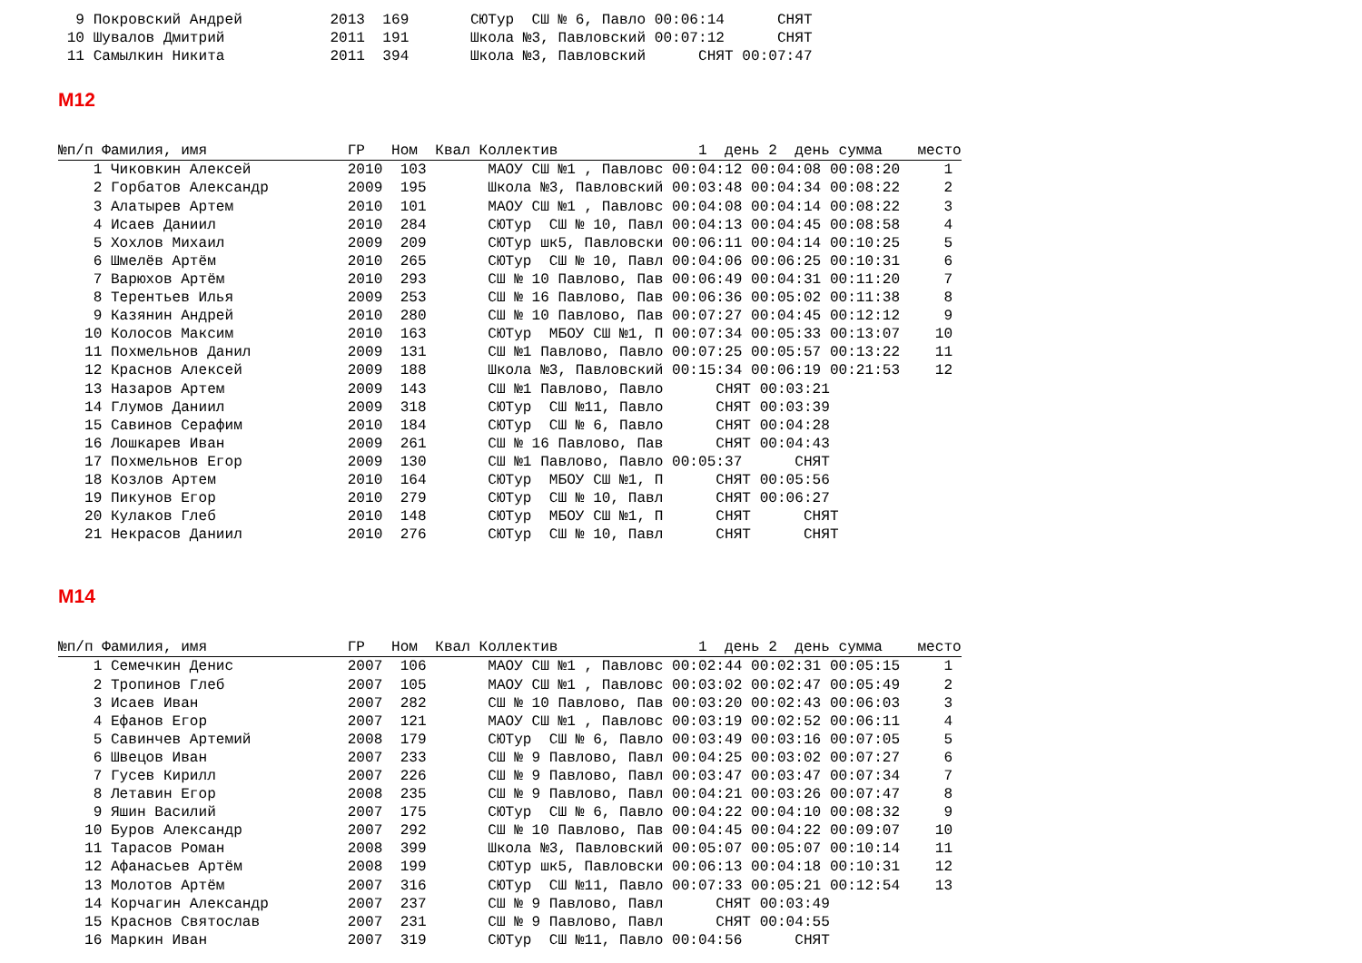9 Покровский Андрей          2013  169       СЮТур  СШ № 6, Павло 00:06:14      СНЯТ
 10 Шувалов Дмитрий            2011  191       Школа №3, Павловский 00:07:12      СНЯТ
 11 Самылкин Никита            2011  394       Школа №3, Павловский      СНЯТ 00:07:47
М12
№п/п Фамилия, имя                ГР   Ном  Квал Коллектив                1  день 2  день сумма    место
    1 Чиковкин Алексей           2010  103       МАОУ СШ №1 , Павловс 00:04:12 00:04:08 00:08:20     1
    2 Горбатов Александр         2009  195       Школа №3, Павловский 00:03:48 00:04:34 00:08:22     2
    3 Алатырев Артем             2010  101       МАОУ СШ №1 , Павловс 00:04:08 00:04:14 00:08:22     3
    4 Исаев Даниил               2010  284       СЮТур  СШ № 10, Павл 00:04:13 00:04:45 00:08:58     4
    5 Хохлов Михаил              2009  209       СЮТур шк5, Павловски 00:06:11 00:04:14 00:10:25     5
    6 Шмелёв Артём               2010  265       СЮТур  СШ № 10, Павл 00:04:06 00:06:25 00:10:31     6
    7 Варюхов Артём              2010  293       СШ № 10 Павлово, Пав 00:06:49 00:04:31 00:11:20     7
    8 Терентьев Илья             2009  253       СШ № 16 Павлово, Пав 00:06:36 00:05:02 00:11:38     8
    9 Казянин Андрей             2010  280       СШ № 10 Павлово, Пав 00:07:27 00:04:45 00:12:12     9
   10 Колосов Максим             2010  163       СЮТур  МБОУ СШ №1, П 00:07:34 00:05:33 00:13:07    10
   11 Похмельнов Данил           2009  131       СШ №1 Павлово, Павло 00:07:25 00:05:57 00:13:22    11
   12 Краснов Алексей            2009  188       Школа №3, Павловский 00:15:34 00:06:19 00:21:53    12
   13 Назаров Артем              2009  143       СШ №1 Павлово, Павло      СНЯТ 00:03:21
   14 Глумов Даниил              2009  318       СЮТур  СШ №11, Павло      СНЯТ 00:03:39
   15 Савинов Серафим            2010  184       СЮТур  СШ № 6, Павло      СНЯТ 00:04:28
   16 Лошкарев Иван              2009  261       СШ № 16 Павлово, Пав      СНЯТ 00:04:43
   17 Похмельнов Егор            2009  130       СШ №1 Павлово, Павло 00:05:37      СНЯТ
   18 Козлов Артем               2010  164       СЮТур  МБОУ СШ №1, П      СНЯТ 00:05:56
   19 Пикунов Егор               2010  279       СЮТур  СШ № 10, Павл      СНЯТ 00:06:27
   20 Кулаков Глеб               2010  148       СЮТур  МБОУ СШ №1, П      СНЯТ      СНЯТ
   21 Некрасов Даниил            2010  276       СЮТур  СШ № 10, Павл      СНЯТ      СНЯТ
М14
№п/п Фамилия, имя                ГР   Ном  Квал Коллектив                1  день 2  день сумма    место
    1 Семечкин Денис             2007  106       МАОУ СШ №1 , Павловс 00:02:44 00:02:31 00:05:15     1
    2 Тропинов Глеб              2007  105       МАОУ СШ №1 , Павловс 00:03:02 00:02:47 00:05:49     2
    3 Исаев Иван                 2007  282       СШ № 10 Павлово, Пав 00:03:20 00:02:43 00:06:03     3
    4 Ефанов Егор                2007  121       МАОУ СШ №1 , Павловс 00:03:19 00:02:52 00:06:11     4
    5 Савинчев Артемий           2008  179       СЮТур  СШ № 6, Павло 00:03:49 00:03:16 00:07:05     5
    6 Швецов Иван                2007  233       СШ № 9 Павлово, Павл 00:04:25 00:03:02 00:07:27     6
    7 Гусев Кирилл               2007  226       СШ № 9 Павлово, Павл 00:03:47 00:03:47 00:07:34     7
    8 Летавин Егор               2008  235       СШ № 9 Павлово, Павл 00:04:21 00:03:26 00:07:47     8
    9 Яшин Василий               2007  175       СЮТур  СШ № 6, Павло 00:04:22 00:04:10 00:08:32     9
   10 Буров Александр            2007  292       СШ № 10 Павлово, Пав 00:04:45 00:04:22 00:09:07    10
   11 Тарасов Роман              2008  399       Школа №3, Павловский 00:05:07 00:05:07 00:10:14    11
   12 Афанасьев Артём            2008  199       СЮТур шк5, Павловски 00:06:13 00:04:18 00:10:31    12
   13 Молотов Артём              2007  316       СЮТур  СШ №11, Павло 00:07:33 00:05:21 00:12:54    13
   14 Корчагин Александр         2007  237       СШ № 9 Павлово, Павл      СНЯТ 00:03:49
   15 Краснов Святослав          2007  231       СШ № 9 Павлово, Павл      СНЯТ 00:04:55
   16 Маркин Иван                2007  319       СЮТур  СШ №11, Павло 00:04:56      СНЯТ